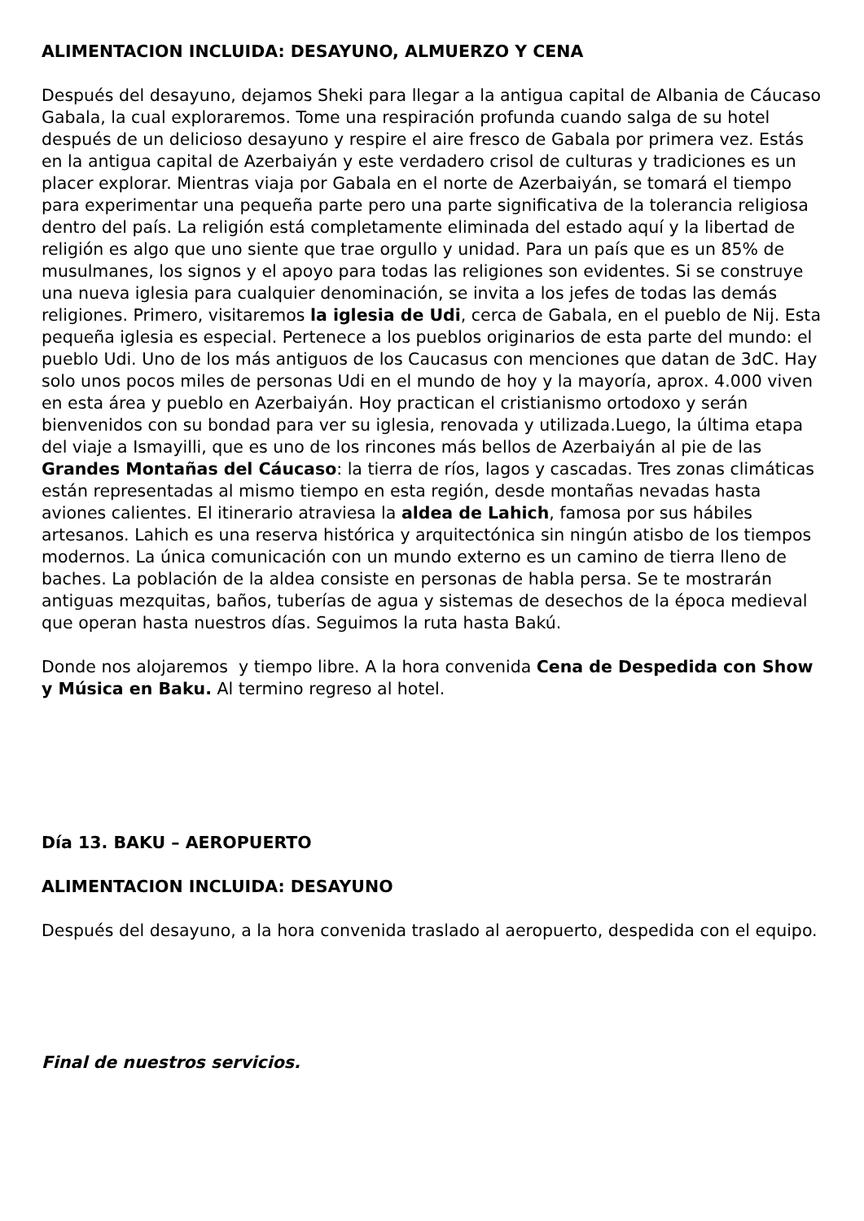ALIMENTACION INCLUIDA: DESAYUNO, ALMUERZO Y CENA
Después del desayuno, dejamos Sheki para llegar a la antigua capital de Albania de Cáucaso Gabala, la cual exploraremos. Tome una respiración profunda cuando salga de su hotel después de un delicioso desayuno y respire el aire fresco de Gabala por primera vez. Estás en la antigua capital de Azerbaiyán y este verdadero crisol de culturas y tradiciones es un placer explorar. Mientras viaja por Gabala en el norte de Azerbaiyán, se tomará el tiempo para experimentar una pequeña parte pero una parte significativa de la tolerancia religiosa dentro del país. La religión está completamente eliminada del estado aquí y la libertad de religión es algo que uno siente que trae orgullo y unidad. Para un país que es un 85% de musulmanes, los signos y el apoyo para todas las religiones son evidentes. Si se construye una nueva iglesia para cualquier denominación, se invita a los jefes de todas las demás religiones. Primero, visitaremos la iglesia de Udi, cerca de Gabala, en el pueblo de Nij. Esta pequeña iglesia es especial. Pertenece a los pueblos originarios de esta parte del mundo: el pueblo Udi. Uno de los más antiguos de los Caucasus con menciones que datan de 3dC. Hay solo unos pocos miles de personas Udi en el mundo de hoy y la mayoría, aprox. 4.000 viven en esta área y pueblo en Azerbaiyán. Hoy practican el cristianismo ortodoxo y serán bienvenidos con su bondad para ver su iglesia, renovada y utilizada.Luego, la última etapa del viaje a Ismayilli, que es uno de los rincones más bellos de Azerbaiyán al pie de las Grandes Montañas del Cáucaso: la tierra de ríos, lagos y cascadas. Tres zonas climáticas están representadas al mismo tiempo en esta región, desde montañas nevadas hasta aviones calientes. El itinerario atraviesa la aldea de Lahich, famosa por sus hábiles artesanos. Lahich es una reserva histórica y arquitectónica sin ningún atisbo de los tiempos modernos. La única comunicación con un mundo externo es un camino de tierra lleno de baches. La población de la aldea consiste en personas de habla persa. Se te mostrarán antiguas mezquitas, baños, tuberías de agua y sistemas de desechos de la época medieval que operan hasta nuestros días. Seguimos la ruta hasta Bakú.
Donde nos alojaremos y tiempo libre. A la hora convenida Cena de Despedida con Show y Música en Baku. Al termino regreso al hotel.
Día 13. BAKU – AEROPUERTO
ALIMENTACION INCLUIDA: DESAYUNO
Después del desayuno, a la hora convenida traslado al aeropuerto, despedida con el equipo.
Final de nuestros servicios.